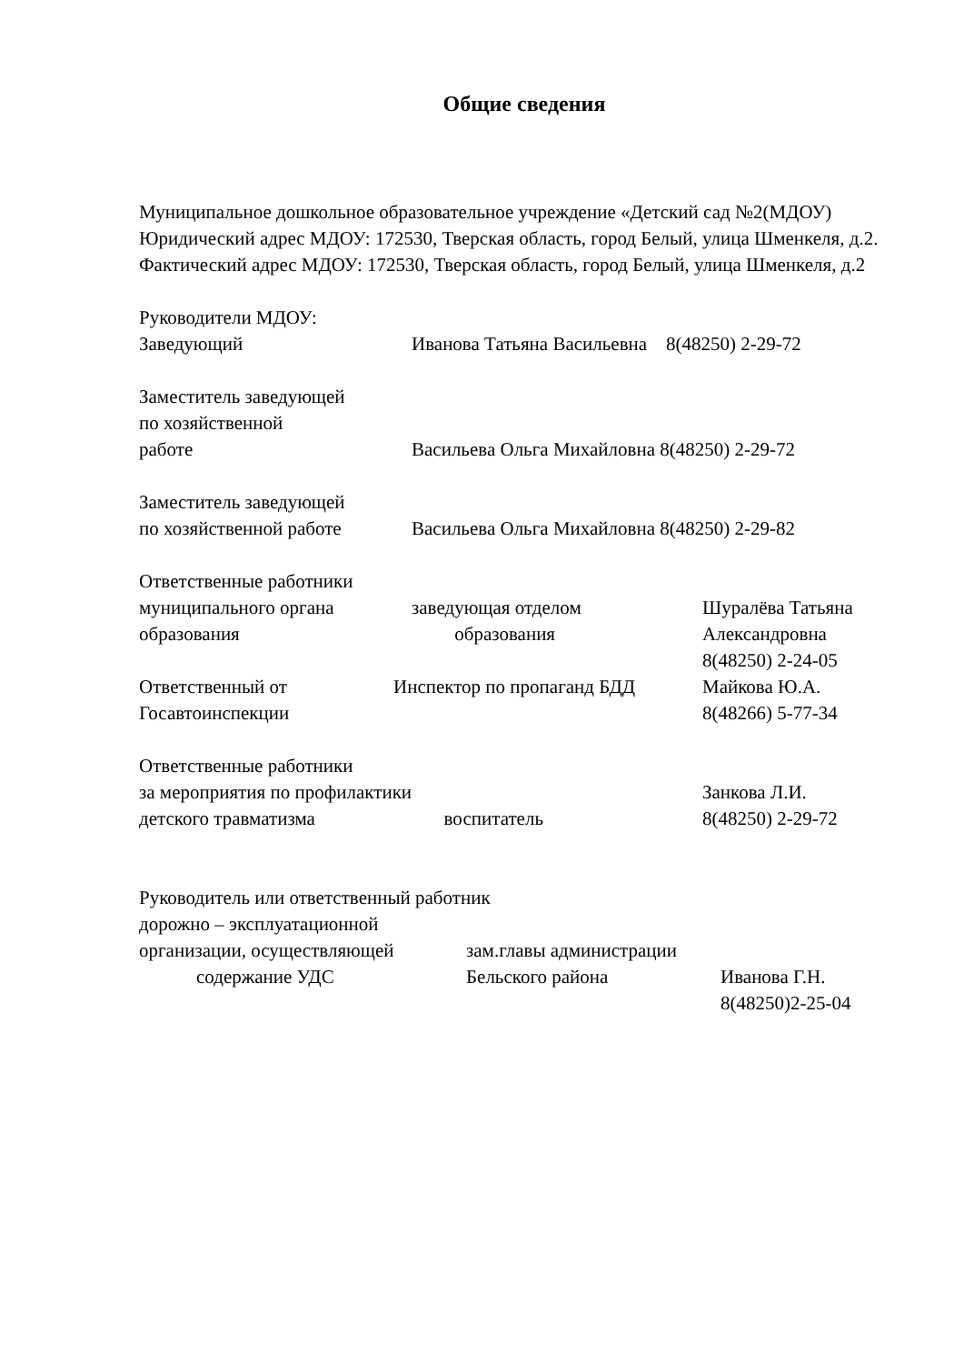Общие сведения
Муниципальное дошкольное образовательное учреждение «Детский сад №2(МДОУ)
Юридический адрес МДОУ: 172530, Тверская область, город Белый, улица Шменкеля, д.2.
Фактический адрес МДОУ: 172530, Тверская область, город Белый, улица Шменкеля, д.2
Руководители МДОУ:
Заведующий Иванова Татьяна Васильевна 8(48250) 2-29-72
Заместитель заведующей
по хозяйственной
работе Васильева Ольга Михайловна 8(48250) 2-29-72
Заместитель заведующей
по хозяйственной работе Васильева Ольга Михайловна 8(48250) 2-29-82
Ответственные работники
муниципального органа
образования
заведующая отделом
образования
Шуралёва Татьяна
Александровна
8(48250) 2-24-05
Ответственный от
Госавтоинспекции
Инспектор по пропаганд БДД Майкова Ю.А.
8(48266) 5-77-34
Ответственные работники
за мероприятия по профилактики
детского травматизма воспитатель
Занкова Л.И.
8(48250) 2-29-72
Руководитель или ответственный работник
дорожно – эксплуатационной
организации, осуществляющей
содержание УДС
зам.главы администрации
Бельского района
Иванова Г.Н.
8(48250)2-25-04